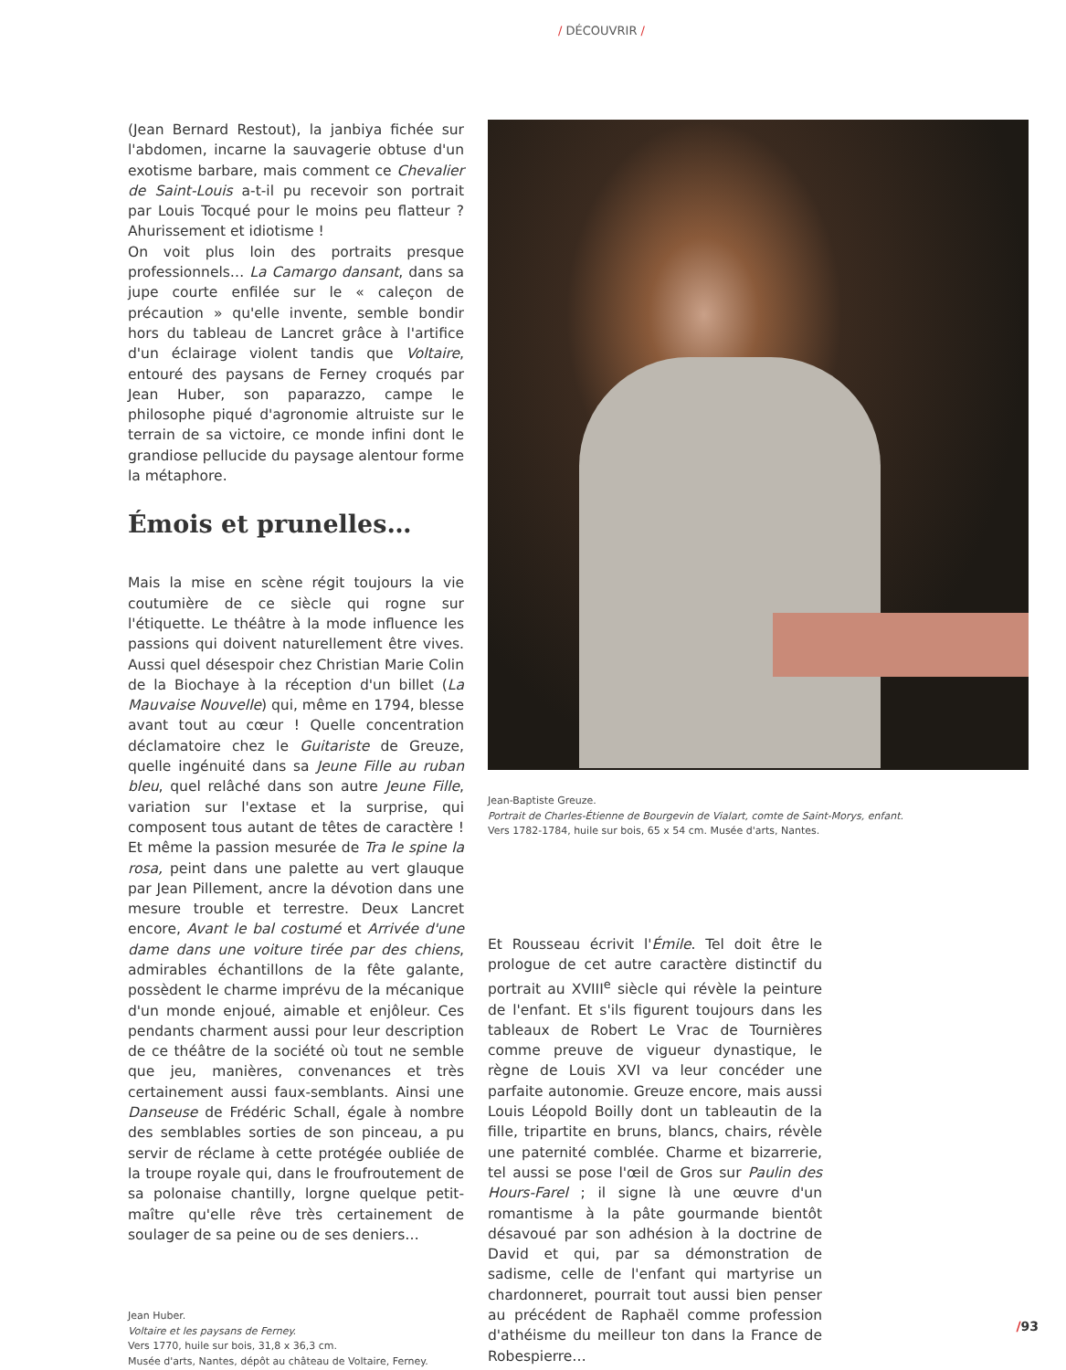/ DÉCOUVRIR /
(Jean Bernard Restout), la janbiya fichée sur l'abdomen, incarne la sauvagerie obtuse d'un exotisme barbare, mais comment ce Chevalier de Saint-Louis a-t-il pu recevoir son portrait par Louis Tocqué pour le moins peu flatteur ? Ahurissement et idiotisme !
On voit plus loin des portraits presque professionnels… La Camargo dansant, dans sa jupe courte enfilée sur le « caleçon de précaution » qu'elle invente, semble bondir hors du tableau de Lancret grâce à l'artifice d'un éclairage violent tandis que Voltaire, entouré des paysans de Ferney croqués par Jean Huber, son paparazzo, campe le philosophe piqué d'agronomie altruiste sur le terrain de sa victoire, ce monde infini dont le grandiose pellucide du paysage alentour forme la métaphore.
Émois et prunelles…
Mais la mise en scène régit toujours la vie coutumière de ce siècle qui rogne sur l'étiquette. Le théâtre à la mode influence les passions qui doivent naturellement être vives. Aussi quel désespoir chez Christian Marie Colin de la Biochaye à la réception d'un billet (La Mauvaise Nouvelle) qui, même en 1794, blesse avant tout au cœur ! Quelle concentration déclamatoire chez le Guitariste de Greuze, quelle ingénuité dans sa Jeune Fille au ruban bleu, quel relâché dans son autre Jeune Fille, variation sur l'extase et la surprise, qui composent tous autant de têtes de caractère ! Et même la passion mesurée de Tra le spine la rosa, peint dans une palette au vert glauque par Jean Pillement, ancre la dévotion dans une mesure trouble et terrestre. Deux Lancret encore, Avant le bal costumé et Arrivée d'une dame dans une voiture tirée par des chiens, admirables échantillons de la fête galante, possèdent le charme imprévu de la mécanique d'un monde enjoué, aimable et enjôleur. Ces pendants charment aussi pour leur description de ce théâtre de la société où tout ne semble que jeu, manières, convenances et très certainement aussi faux-semblants. Ainsi une Danseuse de Frédéric Schall, égale à nombre des semblables sorties de son pinceau, a pu servir de réclame à cette protégée oubliée de la troupe royale qui, dans le froufroutement de sa polonaise chantilly, lorgne quelque petit-maître qu'elle rêve très certainement de soulager de sa peine ou de ses deniers…
Jean Huber.
Voltaire et les paysans de Ferney.
Vers 1770, huile sur bois, 31,8 x 36,3 cm.
Musée d'arts, Nantes, dépôt au château de Voltaire, Ferney.
Jean-Baptiste Greuze.
Portrait de Charles-Étienne de Bourgevin de Vialart, comte de Saint-Morys, enfant.
Vers 1782-1784, huile sur bois, 65 x 54 cm. Musée d'arts, Nantes.
Et Rousseau écrivit l'Émile. Tel doit être le prologue de cet autre caractère distinctif du portrait au XVIII<sup>e</sup> siècle qui révèle la peinture de l'enfant. Et s'ils figurent toujours dans les tableaux de Robert Le Vrac de Tournières comme preuve de vigueur dynastique, le règne de Louis XVI va leur concéder une parfaite autonomie. Greuze encore, mais aussi Louis Léopold Boilly dont un tableautin de la fille, tripartite en bruns, blancs, chairs, révèle une paternité comblée. Charme et bizarrerie, tel aussi se pose l'œil de Gros sur Paulin des Hours-Farel ; il signe là une œuvre d'un romantisme à la pâte gourmande bientôt désavoué par son adhésion à la doctrine de David et qui, par sa démonstration de sadisme, celle de l'enfant qui martyrise un chardonneret, pourrait tout aussi bien penser au précédent de Raphaël comme profession d'athéisme du meilleur ton dans la France de Robespierre…
/93